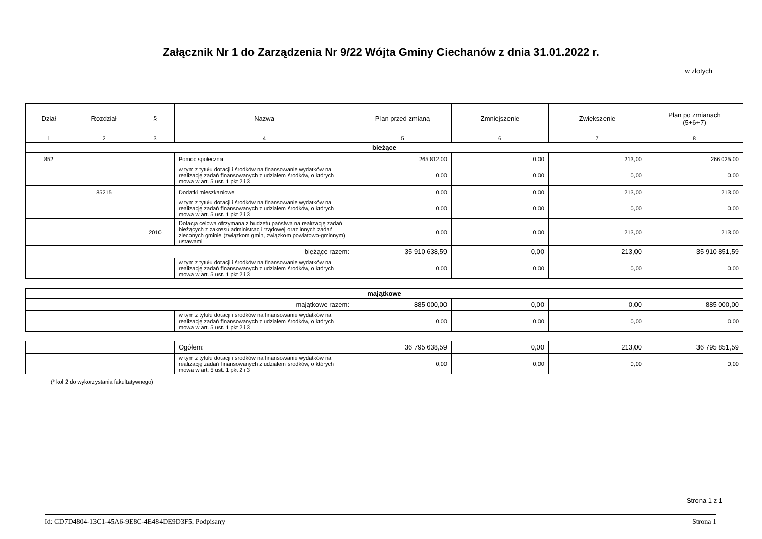Załącznik Nr 1 do Zarządzenia Nr 9/22 Wójta Gminy Ciechanów z dnia 31.01.2022 r.
w złotych
| Dział | Rozdział | § | Nazwa | Plan przed zmianą | Zmniejszenie | Zwiększenie | Plan po zmianach (5+6+7) |
| --- | --- | --- | --- | --- | --- | --- | --- |
| 1 | 2 | 3 | 4 | 5 | 6 | 7 | 8 |
| bieżące | | | | | | | |
| 852 | | | Pomoc społeczna | 265 812,00 | 0,00 | 213,00 | 266 025,00 |
| | | | w tym z tytułu dotacji i środków na finansowanie wydatków na realizację zadań finansowanych z udziałem środków, o których mowa w art. 5 ust. 1 pkt 2 i 3 | 0,00 | 0,00 | 0,00 | 0,00 |
| | 85215 | | Dodatki mieszkaniowe | 0,00 | 0,00 | 213,00 | 213,00 |
| | | | w tym z tytułu dotacji i środków na finansowanie wydatków na realizację zadań finansowanych z udziałem środków, o których mowa w art. 5 ust. 1 pkt 2 i 3 | 0,00 | 0,00 | 0,00 | 0,00 |
| | | 2010 | Dotacja celowa otrzymana z budżetu państwa na realizację zadań bieżących z zakresu administracji rządowej oraz innych zadań zleconych gminie (związkom gmin, związkom powiatowo-gminnym) ustawami | 0,00 | 0,00 | 213,00 | 213,00 |
| bieżące razem: | | | | 35 910 638,59 | 0,00 | 213,00 | 35 910 851,59 |
| | | | w tym z tytułu dotacji i środków na finansowanie wydatków na realizację zadań finansowanych z udziałem środków, o których mowa w art. 5 ust. 1 pkt 2 i 3 | 0,00 | 0,00 | 0,00 | 0,00 |
| majątkowe | | | | | |
| majątkowe razem: | | 885 000,00 | 0,00 | 0,00 | 885 000,00 |
| | w tym z tytułu dotacji i środków na finansowanie wydatków na realizację zadań finansowanych z udziałem środków, o których mowa w art. 5 ust. 1 pkt 2 i 3 | 0,00 | 0,00 | 0,00 | 0,00 |
| | Ogółem: | 36 795 638,59 | 0,00 | 213,00 | 36 795 851,59 |
| | w tym z tytułu dotacji i środków na finansowanie wydatków na realizację zadań finansowanych z udziałem środków, o których mowa w art. 5 ust. 1 pkt 2 i 3 | 0,00 | 0,00 | 0,00 | 0,00 |
(* kol 2 do wykorzystania fakultatywnego)
Strona 1 z 1
Id: CD7D4804-13C1-45A6-9E8C-4E484DE9D3F5. Podpisany Strona 1